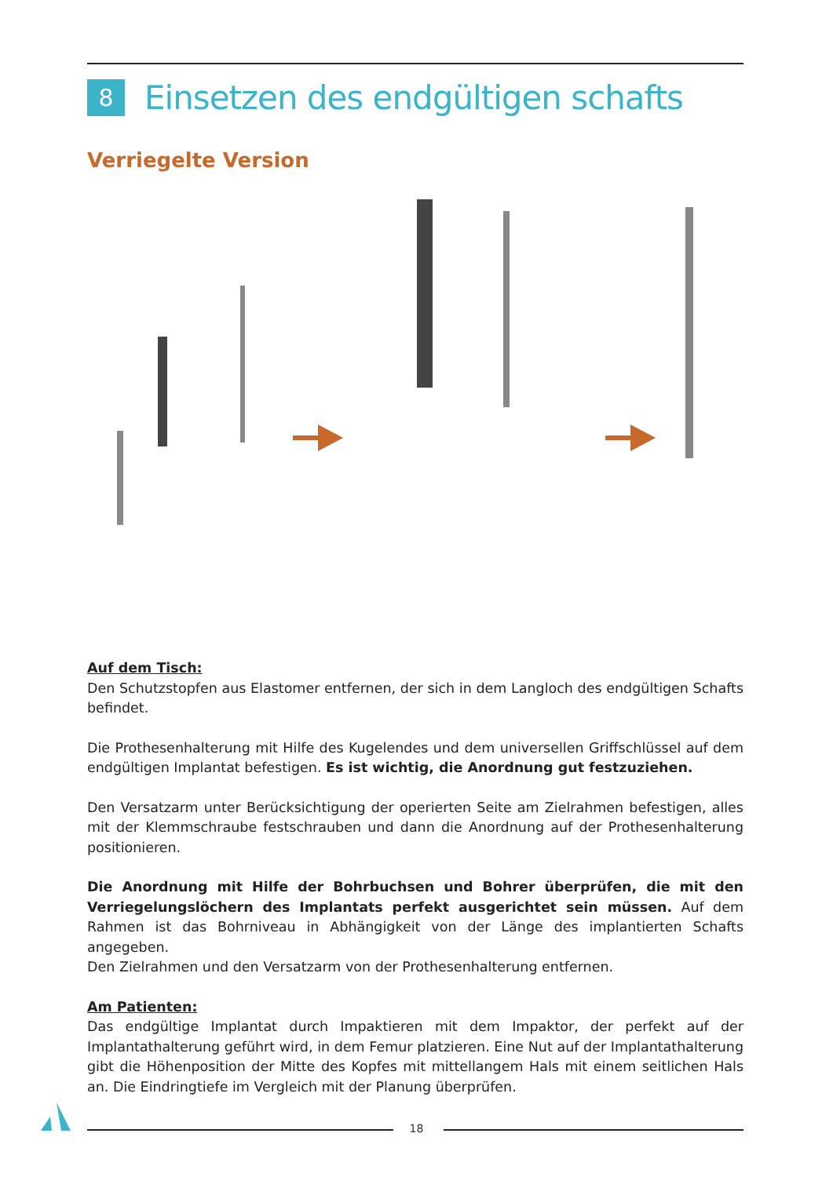8 Einsetzen des endgültigen schafts
Verriegelte Version
Auf dem Tisch:
Den Schutzstopfen aus Elastomer entfernen, der sich in dem Langloch des endgültigen Schafts befindet.
Die Prothesenhalterung mit Hilfe des Kugelendes und dem universellen Griffschlüssel auf dem endgültigen Implantat befestigen. Es ist wichtig, die Anordnung gut festzuziehen.
Den Versatzarm unter Berücksichtigung der operierten Seite am Zielrahmen befestigen, alles mit der Klemmschraube festschrauben und dann die Anordnung auf der Prothesenhalterung positionieren.
Die Anordnung mit Hilfe der Bohrbuchsen und Bohrer überprüfen, die mit den Verriegelungslöchern des Implantats perfekt ausgerichtet sein müssen. Auf dem Rahmen ist das Bohrniveau in Abhängigkeit von der Länge des implantierten Schafts angegeben.
Den Zielrahmen und den Versatzarm von der Prothesenhalterung entfernen.
Am Patienten:
Das endgültige Implantat durch Impaktieren mit dem Impaktor, der perfekt auf der Implantathalterung geführt wird, in dem Femur platzieren. Eine Nut auf der Implantathalterung gibt die Höhenposition der Mitte des Kopfes mit mittellangem Hals mit einem seitlichen Hals an. Die Eindringtiefe im Vergleich mit der Planung überprüfen.
18